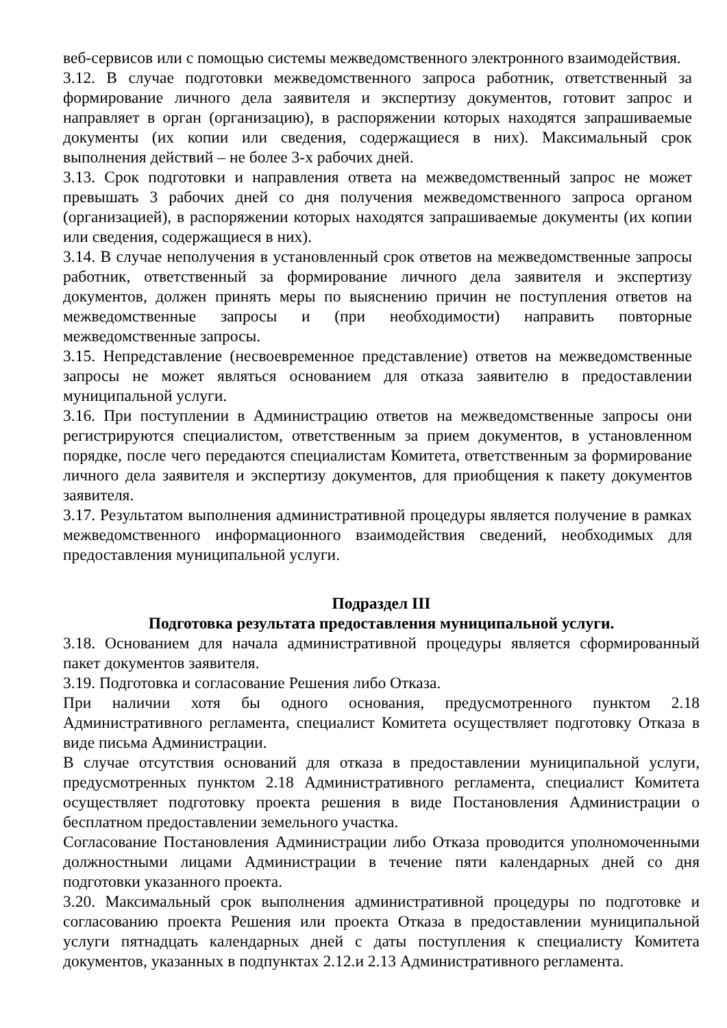веб-сервисов или с помощью системы межведомственного электронного взаимодействия.
3.12. В случае подготовки межведомственного запроса работник, ответственный за формирование личного дела заявителя и экспертизу документов, готовит запрос и направляет в орган (организацию), в распоряжении которых находятся запрашиваемые документы (их копии или сведения, содержащиеся в них). Максимальный срок выполнения действий – не более 3-х рабочих дней.
3.13. Срок подготовки и направления ответа на межведомственный запрос не может превышать 3 рабочих дней со дня получения межведомственного запроса органом (организацией), в распоряжении которых находятся запрашиваемые документы (их копии или сведения, содержащиеся в них).
3.14. В случае неполучения в установленный срок ответов на межведомственные запросы работник, ответственный за формирование личного дела заявителя и экспертизу документов, должен принять меры по выяснению причин не поступления ответов на межведомственные запросы и (при необходимости) направить повторные межведомственные запросы.
3.15. Непредставление (несвоевременное представление) ответов на межведомственные запросы не может являться основанием для отказа заявителю в предоставлении муниципальной услуги.
3.16. При поступлении в Администрацию ответов на межведомственные запросы они регистрируются специалистом, ответственным за прием документов, в установленном порядке, после чего передаются специалистам Комитета, ответственным за формирование личного дела заявителя и экспертизу документов, для приобщения к пакету документов заявителя.
3.17. Результатом выполнения административной процедуры является получение в рамках межведомственного информационного взаимодействия сведений, необходимых для предоставления муниципальной услуги.
Подраздел III
Подготовка результата предоставления муниципальной услуги.
3.18. Основанием для начала административной процедуры является сформированный пакет документов заявителя.
3.19. Подготовка и согласование Решения либо Отказа.
При наличии хотя бы одного основания, предусмотренного пунктом 2.18 Административного регламента, специалист Комитета осуществляет подготовку Отказа в виде письма Администрации.
В случае отсутствия оснований для отказа в предоставлении муниципальной услуги, предусмотренных пунктом 2.18 Административного регламента, специалист Комитета осуществляет подготовку проекта решения в виде Постановления Администрации о бесплатном предоставлении земельного участка.
Согласование Постановления Администрации либо Отказа проводится уполномоченными должностными лицами Администрации в течение пяти календарных дней со дня подготовки указанного проекта.
3.20. Максимальный срок выполнения административной процедуры по подготовке и согласованию проекта Решения или проекта Отказа в предоставлении муниципальной услуги пятнадцать календарных дней с даты поступления к специалисту Комитета документов, указанных в подпунктах 2.12.и 2.13 Административного регламента.